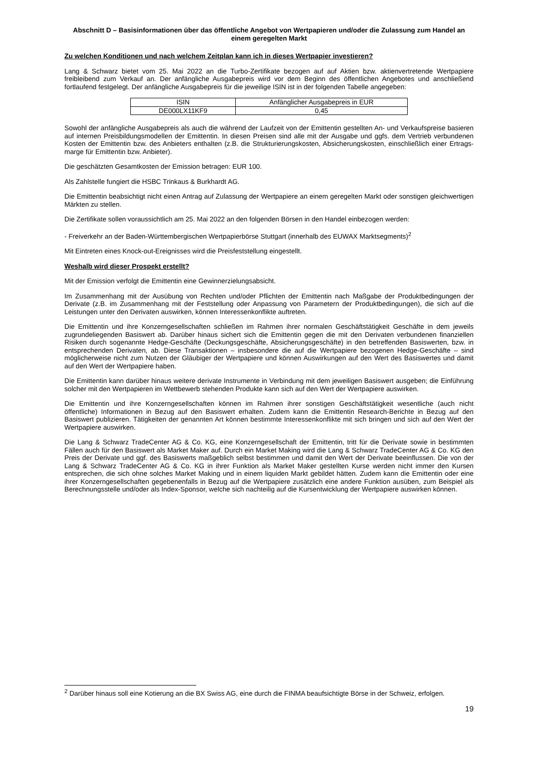Abschnitt D – Basisinformationen über das öffentliche Angebot von Wertpapieren und/oder die Zulassung zum Handel an einem geregelten Markt
Zu welchen Konditionen und nach welchem Zeitplan kann ich in dieses Wertpapier investieren?
Lang & Schwarz bietet vom 25. Mai 2022 an die Turbo-Zertifikate bezogen auf auf Aktien bzw. aktienvertretende Wertpapiere freibleibend zum Verkauf an. Der anfängliche Ausgabepreis wird vor dem Beginn des öffentlichen Angebotes und anschließend fortlaufend festgelegt. Der anfängliche Ausgabepreis für die jeweilige ISIN ist in der folgenden Tabelle angegeben:
| ISIN | Anfänglicher Ausgabepreis in EUR |
| --- | --- |
| DE000LX11KF9 | 0,45 |
Sowohl der anfängliche Ausgabepreis als auch die während der Laufzeit von der Emittentin gestellten An- und Verkaufspreise basieren auf internen Preisbildungsmodellen der Emittentin. In diesen Preisen sind alle mit der Ausgabe und ggfs. dem Vertrieb verbundenen Kosten der Emittentin bzw. des Anbieters enthalten (z.B. die Strukturierungskosten, Absicherungskosten, einschließlich einer Ertrags-marge für Emittentin bzw. Anbieter).
Die geschätzten Gesamtkosten der Emission betragen: EUR 100.
Als Zahlstelle fungiert die HSBC Trinkaus & Burkhardt AG.
Die Emittentin beabsichtigt nicht einen Antrag auf Zulassung der Wertpapiere an einem geregelten Markt oder sonstigen gleichwertigen Märkten zu stellen.
Die Zertifikate sollen voraussichtlich am 25. Mai 2022 an den folgenden Börsen in den Handel einbezogen werden:
- Freiverkehr an der Baden-Württembergischen Wertpapierbörse Stuttgart (innerhalb des EUWAX Marktsegments)<sup>2</sup>
Mit Eintreten eines Knock-out-Ereignisses wird die Preisfeststellung eingestellt.
Weshalb wird dieser Prospekt erstellt?
Mit der Emission verfolgt die Emittentin eine Gewinnerzielungsabsicht.
Im Zusammenhang mit der Ausübung von Rechten und/oder Pflichten der Emittentin nach Maßgabe der Produktbedingungen der Derivate (z.B. im Zusammenhang mit der Feststellung oder Anpassung von Parametern der Produktbedingungen), die sich auf die Leistungen unter den Derivaten auswirken, können Interessenkonflikte auftreten.
Die Emittentin und ihre Konzerngesellschaften schließen im Rahmen ihrer normalen Geschäftstätigkeit Geschäfte in dem jeweils zugrundeliegenden Basiswert ab. Darüber hinaus sichert sich die Emittentin gegen die mit den Derivaten verbundenen finanziellen Risiken durch sogenannte Hedge-Geschäfte (Deckungsgeschäfte, Absicherungsgeschäfte) in den betreffenden Basiswerten, bzw. in entsprechenden Derivaten, ab. Diese Transaktionen – insbesondere die auf die Wertpapiere bezogenen Hedge-Geschäfte – sind möglicherweise nicht zum Nutzen der Gläubiger der Wertpapiere und können Auswirkungen auf den Wert des Basiswertes und damit auf den Wert der Wertpapiere haben.
Die Emittentin kann darüber hinaus weitere derivate Instrumente in Verbindung mit dem jeweiligen Basiswert ausgeben; die Einführung solcher mit den Wertpapieren im Wettbewerb stehenden Produkte kann sich auf den Wert der Wertpapiere auswirken.
Die Emittentin und ihre Konzerngesellschaften können im Rahmen ihrer sonstigen Geschäftstätigkeit wesentliche (auch nicht öffentliche) Informationen in Bezug auf den Basiswert erhalten. Zudem kann die Emittentin Research-Berichte in Bezug auf den Basiswert publizieren. Tätigkeiten der genannten Art können bestimmte Interessenkonflikte mit sich bringen und sich auf den Wert der Wertpapiere auswirken.
Die Lang & Schwarz TradeCenter AG & Co. KG, eine Konzerngesellschaft der Emittentin, tritt für die Derivate sowie in bestimmten Fällen auch für den Basiswert als Market Maker auf. Durch ein Market Making wird die Lang & Schwarz TradeCenter AG & Co. KG den Preis der Derivate und ggf. des Basiswerts maßgeblich selbst bestimmen und damit den Wert der Derivate beeinflussen. Die von der Lang & Schwarz TradeCenter AG & Co. KG in ihrer Funktion als Market Maker gestellten Kurse werden nicht immer den Kursen entsprechen, die sich ohne solches Market Making und in einem liquiden Markt gebildet hätten. Zudem kann die Emittentin oder eine ihrer Konzerngesellschaften gegebenenfalls in Bezug auf die Wertpapiere zusätzlich eine andere Funktion ausüben, zum Beispiel als Berechnungsstelle und/oder als Index-Sponsor, welche sich nachteilig auf die Kursentwicklung der Wertpapiere auswirken können.
<sup>2</sup> Darüber hinaus soll eine Kotierung an die BX Swiss AG, eine durch die FINMA beaufsichtigte Börse in der Schweiz, erfolgen.
19